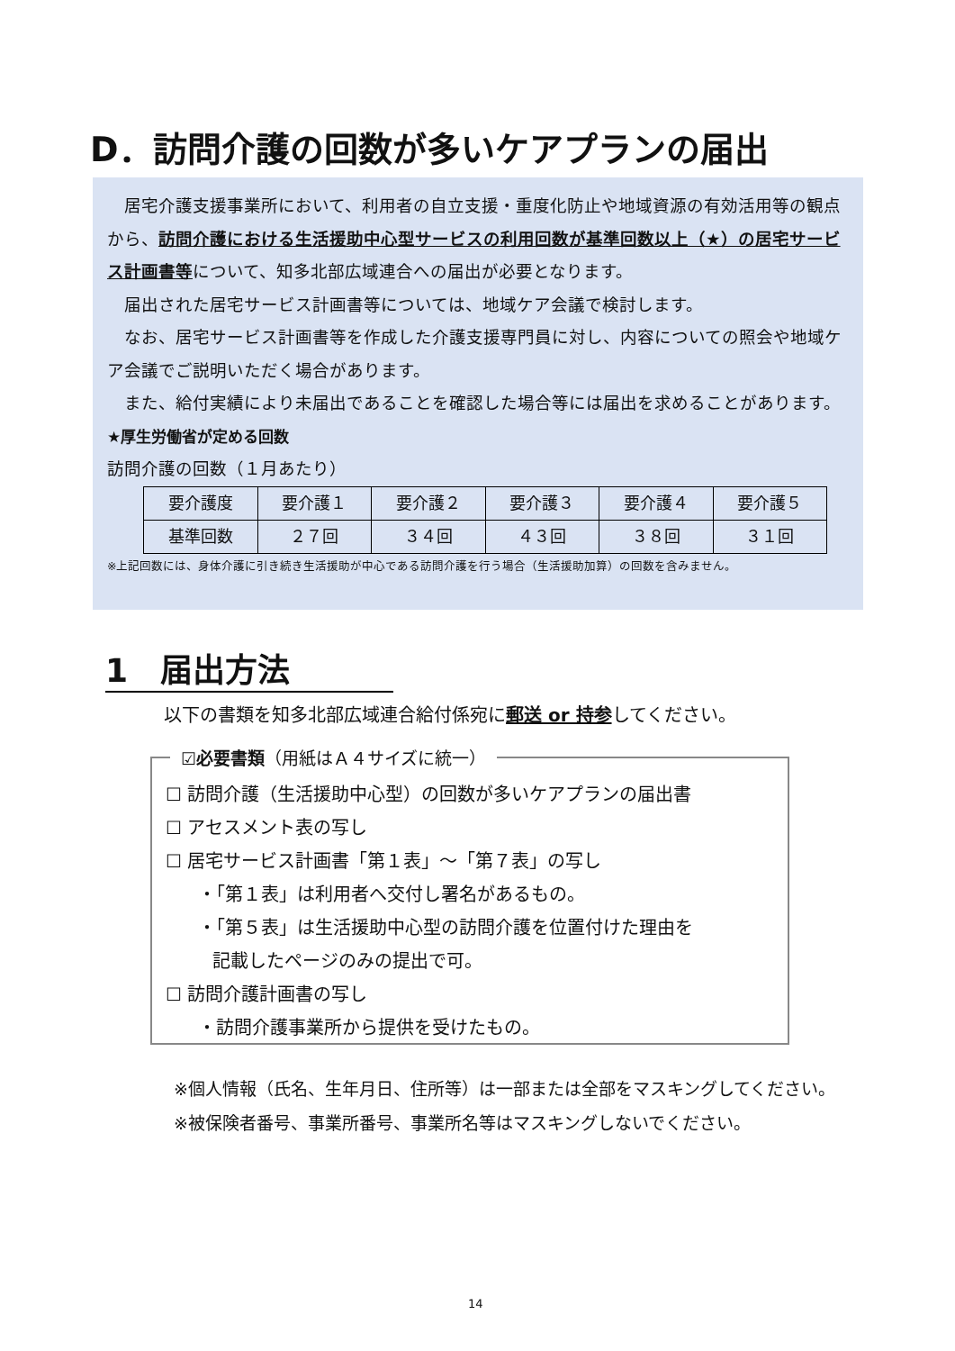D．訪問介護の回数が多いケアプランの届出
居宅介護支援事業所において、利用者の自立支援・重度化防止や地域資源の有効活用等の観点から、訪問介護における生活援助中心型サービスの利用回数が基準回数以上（★）の居宅サービス計画書等について、知多北部広域連合への届出が必要となります。
届出された居宅サービス計画書等については、地域ケア会議で検討します。
なお、居宅サービス計画書等を作成した介護支援専門員に対し、内容についての照会や地域ケア会議でご説明いただく場合があります。
また、給付実績により未届出であることを確認した場合等には届出を求めることがあります。
★厚生労働省が定める回数
訪問介護の回数（１月あたり）
| 要介護度 | 要介護１ | 要介護２ | 要介護３ | 要介護４ | 要介護５ |
| 基準回数 | ２７回 | ３４回 | ４３回 | ３８回 | ３１回 |
※上記回数には、身体介護に引き続き生活援助が中心である訪問介護を行う場合（生活援助加算）の回数を含みません。
1　届出方法
以下の書類を知多北部広域連合給付係宛に郵送 or 持参してください。
☑必要書類（用紙はＡ４サイズに統一）
☐ 訪問介護（生活援助中心型）の回数が多いケアプランの届出書
☐ アセスメント表の写し
☐ 居宅サービス計画書「第１表」～「第７表」の写し
・「第１表」は利用者へ交付し署名があるもの。
・「第５表」は生活援助中心型の訪問介護を位置付けた理由を
記載したページのみの提出で可。
☐ 訪問介護計画書の写し
・訪問介護事業所から提供を受けたもの。
※個人情報（氏名、生年月日、住所等）は一部または全部をマスキングしてください。
※被保険者番号、事業所番号、事業所名等はマスキングしないでください。
14